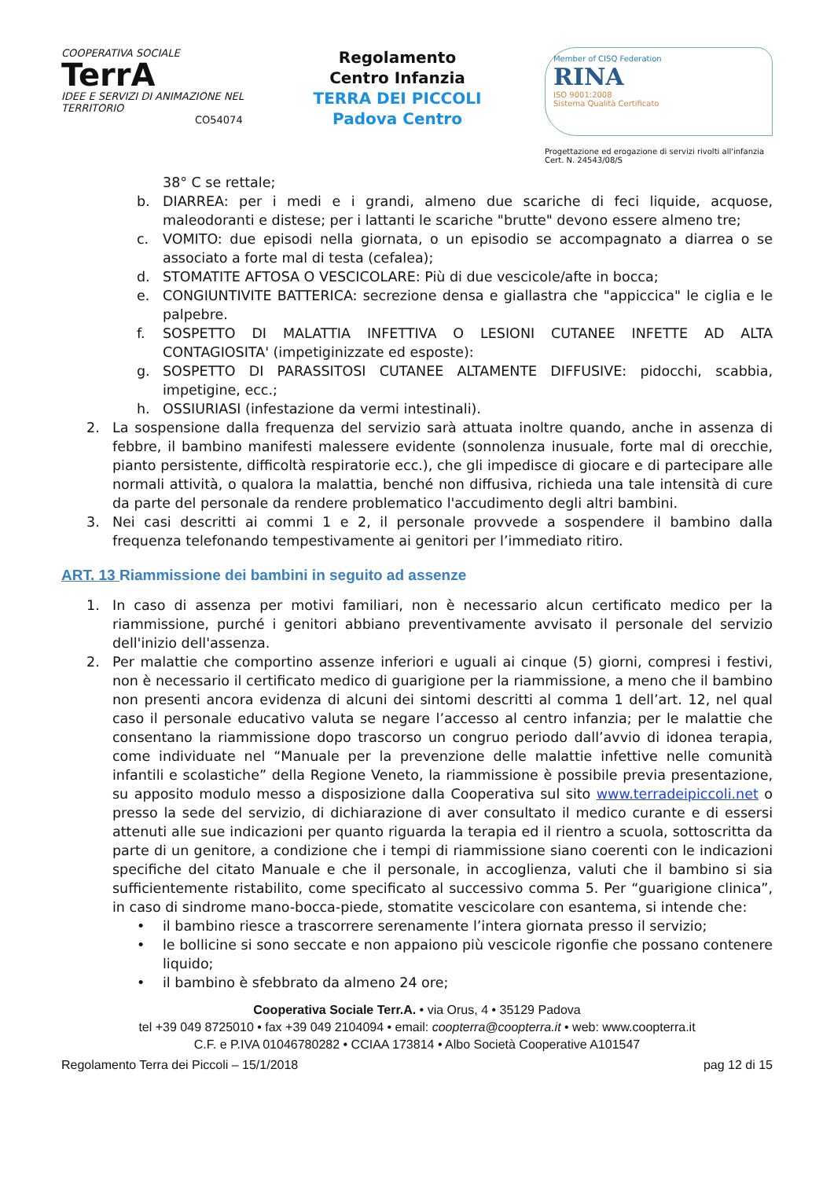COOPERATIVA SOCIALE
TerrA
IDEE E SERVIZI DI ANIMAZIONE NEL TERRITORIO
CO54074
Regolamento
Centro Infanzia
TERRA DEI PICCOLI
Padova Centro
Member of CISQ Federation
RINA
ISO 9001:2008
Sistema Qualità Certificato
Progettazione ed erogazione di servizi rivolti all'infanzia
Cert. N. 24543/08/S
38° C se rettale;
b. DIARREA: per i medi e i grandi, almeno due scariche di feci liquide, acquose, maleodoranti e distese; per i lattanti le scariche "brutte" devono essere almeno tre;
c. VOMITO: due episodi nella giornata, o un episodio se accompagnato a diarrea o se associato a forte mal di testa (cefalea);
d. STOMATITE AFTOSA O VESCICOLARE: Più di due vescicole/afte in bocca;
e. CONGIUNTIVITE BATTERICA: secrezione densa e giallastra che "appiccica" le ciglia e le palpebre.
f. SOSPETTO DI MALATTIA INFETTIVA O LESIONI CUTANEE INFETTE AD ALTA CONTAGIOSITA' (impetiginizzate ed esposte):
g. SOSPETTO DI PARASSITOSI CUTANEE ALTAMENTE DIFFUSIVE: pidocchi, scabbia, impetigine, ecc.;
h. OSSIURIASI (infestazione da vermi intestinali).
2. La sospensione dalla frequenza del servizio sarà attuata inoltre quando, anche in assenza di febbre, il bambino manifesti malessere evidente (sonnolenza inusuale, forte mal di orecchie, pianto persistente, difficoltà respiratorie ecc.), che gli impedisce di giocare e di partecipare alle normali attività, o qualora la malattia, benché non diffusiva, richieda una tale intensità di cure da parte del personale da rendere problematico l'accudimento degli altri bambini.
3. Nei casi descritti ai commi 1 e 2, il personale provvede a sospendere il bambino dalla frequenza telefonando tempestivamente ai genitori per l’immediato ritiro.
ART. 13 Riammissione dei bambini in seguito ad assenze
1. In caso di assenza per motivi familiari, non è necessario alcun certificato medico per la riammissione, purché i genitori abbiano preventivamente avvisato il personale del servizio dell'inizio dell'assenza.
2. Per malattie che comportino assenze inferiori e uguali ai cinque (5) giorni, compresi i festivi, non è necessario il certificato medico di guarigione per la riammissione, a meno che il bambino non presenti ancora evidenza di alcuni dei sintomi descritti al comma 1 dell’art. 12, nel qual caso il personale educativo valuta se negare l’accesso al centro infanzia; per le malattie che consentano la riammissione dopo trascorso un congruo periodo dall’avvio di idonea terapia, come individuate nel “Manuale per la prevenzione delle malattie infettive nelle comunità infantili e scolastiche” della Regione Veneto, la riammissione è possibile previa presentazione, su apposito modulo messo a disposizione dalla Cooperativa sul sito www.terradeipiccoli.net o presso la sede del servizio, di dichiarazione di aver consultato il medico curante e di essersi attenuti alle sue indicazioni per quanto riguarda la terapia ed il rientro a scuola, sottoscritta da parte di un genitore, a condizione che i tempi di riammissione siano coerenti con le indicazioni specifiche del citato Manuale e che il personale, in accoglienza, valuti che il bambino si sia sufficientemente ristabilito, come specificato al successivo comma 5. Per “guarigione clinica”, in caso di sindrome mano-bocca-piede, stomatite vescicolare con esantema, si intende che:
• il bambino riesce a trascorrere serenamente l’intera giornata presso il servizio;
• le bollicine si sono seccate e non appaiono più vescicole rigonfie che possano contenere liquido;
• il bambino è sfebbrato da almeno 24 ore;
Cooperativa Sociale Terr.A. • via Orus, 4 • 35129 Padova
tel +39 049 8725010 • fax +39 049 2104094 • email: coopterra@coopterra.it • web: www.coopterra.it
C.F. e P.IVA 01046780282 • CCIAA 173814 • Albo Società Cooperative A101547
Regolamento Terra dei Piccoli – 15/1/2018 pag 12 di 15